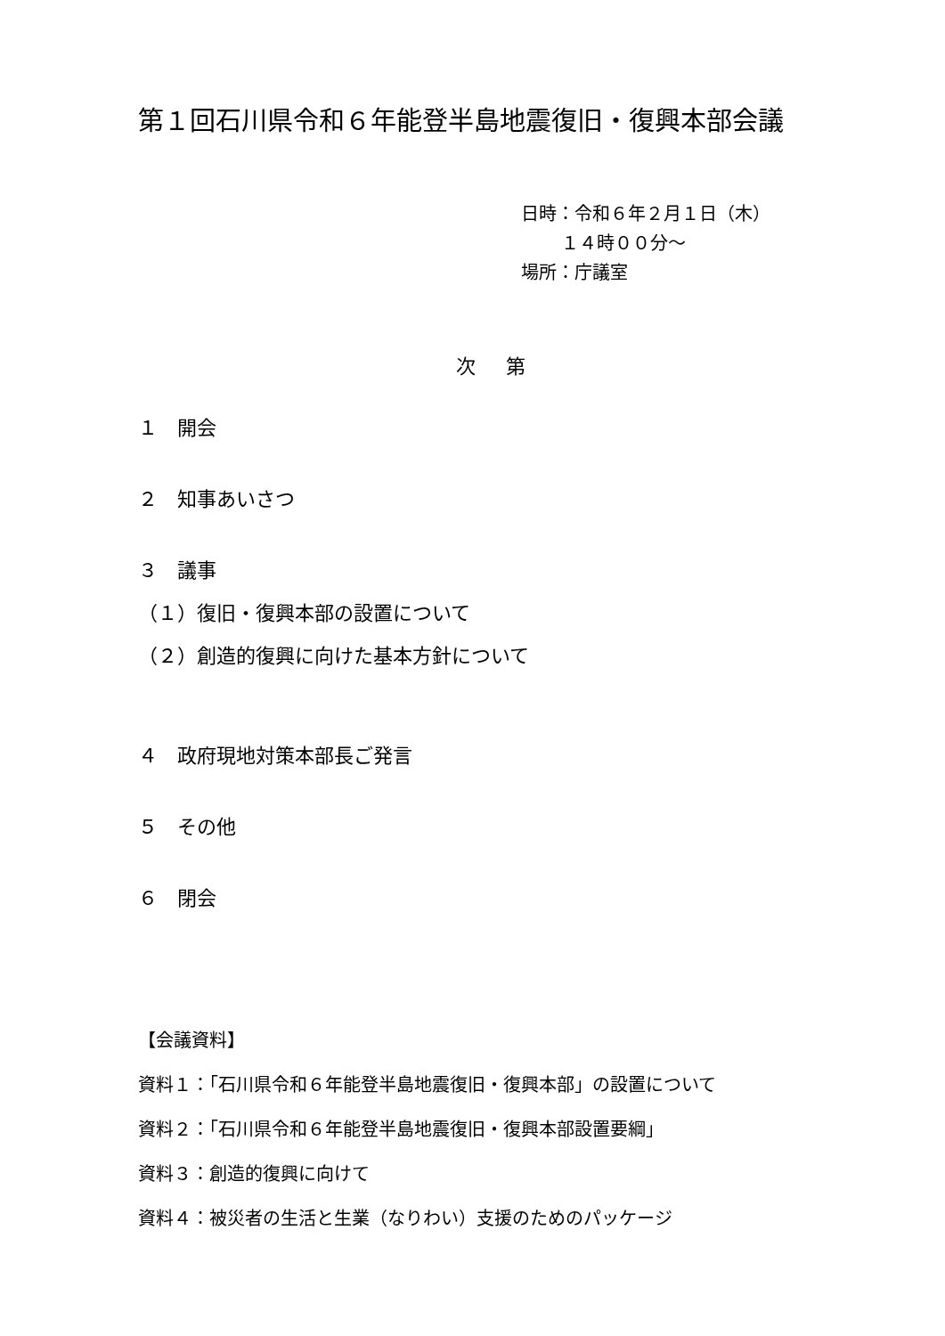第１回石川県令和６年能登半島地震復旧・復興本部会議
日時：令和６年２月１日（木）
１４時００分～
場所：庁議室
次 第
１　開会
２　知事あいさつ
３　議事
（１）復旧・復興本部の設置について
（２）創造的復興に向けた基本方針について
４　政府現地対策本部長ご発言
５　その他
６　閉会
【会議資料】
資料１：「石川県令和６年能登半島地震復旧・復興本部」の設置について
資料２：「石川県令和６年能登半島地震復旧・復興本部設置要綱」
資料３：創造的復興に向けて
資料４：被災者の生活と生業（なりわい）支援のためのパッケージ